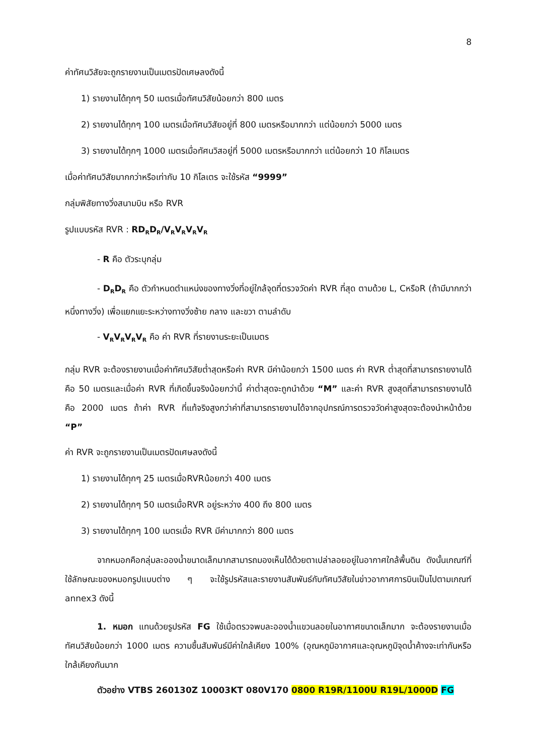8
ค่าทัศนวิสัยจะถูกรายงานเป็นเมตรปัดเศษลงดังนี้
1) รายงานได้ทุกๆ 50 เมตรเมื่อทัศนวิสัยน้อยกว่า 800 เมตร
2) รายงานได้ทุกๆ 100 เมตรเมื่อทัศนวิสัยอยู่ที่ 800 เมตรหรือมากกว่า แต่น้อยกว่า 5000 เมตร
3) รายงานได้ทุกๆ 1000 เมตรเมื่อทัศนวิสอยู่ที่ 5000 เมตรหรือมากกว่า แต่น้อยกว่า 10 กิโลเมตร
เมื่อค่าทัศนวิสัยมากกว่าหรือเท่ากับ 10 กิโลเตร จะใช้รหัส “9999”
กลุ่มพิสัยทางวิ่งสนามบิน หรือ RVR
รูปแบบรหัส RVR : RD<sub>R</sub>D<sub>R</sub>/V<sub>R</sub>V<sub>R</sub>V<sub>R</sub>V<sub>R</sub>
- R คือ ตัวระบุกลุ่ม
- D<sub>R</sub>D<sub>R</sub> คือ ตัวกำหนดตำแหน่งของทางวิ่งที่อยู่ใกล้จุดที่ตรวจวัดค่า RVR ที่สุด ตามด้วย L, CหรือR (ถ้ามีมากกว่าหนึ่งทางวิ่ง) เพื่อแยกแยะระหว่างทางวิ่งซ้าย กลาง และขวา ตามลำดับ
- V<sub>R</sub>V<sub>R</sub>V<sub>R</sub>V<sub>R</sub> คือ ค่า RVR ที่รายงานระยะเป็นเมตร
กลุ่ม RVR จะต้องรายงานเมื่อค่าทัศนวิสัยต่ำสุดหรือค่า RVR มีค่าน้อยกว่า 1500 เมตร ค่า RVR ต่ำสุดที่สามารถรายงานได้คือ 50 เมตรและเมื่อค่า RVR ที่เกิดขึ้นจริงน้อยกว่านี้ ค่าต่ำสุดจะถูกนำด้วย “M” และค่า RVR สูงสุดที่สามารถรายงานได้คือ 2000 เมตร ถ้าค่า RVR ที่แท้จริงสูงกว่าค่าที่สามารถรายงานได้จากอุปกรณ์การตรวจวัดค่าสูงสุดจะต้องนำหน้าด้วย “P”
ค่า RVR จะถูกรายงานเป็นเมตรปัดเศษลงดังนี้
1) รายงานได้ทุกๆ 25 เมตรเมื่อRVRน้อยกว่า 400 เมตร
2) รายงานได้ทุกๆ 50 เมตรเมื่อRVR อยู่ระหว่าง 400 ถึง 800 เมตร
3) รายงานได้ทุกๆ 100 เมตรเมื่อ RVR มีค่ามากกว่า 800 เมตร
จากหมอกคือกลุ่มละอองน้ำขนาดเล็กมากสามารถมองเห็นได้ด้วยตาเปล่าลอยอยู่ในอากาศใกล้พื้นดิน ดังนั้นเกณฑ์ที่ใช้ลักษณะของหมอกรูปแบบต่าง ๆ จะใช้รูปรหัสและรายงานสัมพันธ์กับทัศนวิสัยในข่าวอากาศการบินเป็นไปตามเกณฑ์ annex3 ดังนี้
1. หมอก แทนด้วยรูปรหัส FG ใช้เมื่อตรวจพบละอองน้ำแขวนลอยในอากาศขนาดเล็กมาก จะต้องรายงานเมื่อทัศนวิสัยน้อยกว่า 1000 เมตร ความชื้นสัมพันธ์มีค่าใกล้เคียง 100% (อุณหภูมิอากาศและอุณหภูมิจุดน้ำค้างจะเท่ากันหรือใกล้เคียงกันมาก
ตัวอย่าง VTBS 260130Z 10003KT 080V170 0800 R19R/1100U R19L/1000D FG